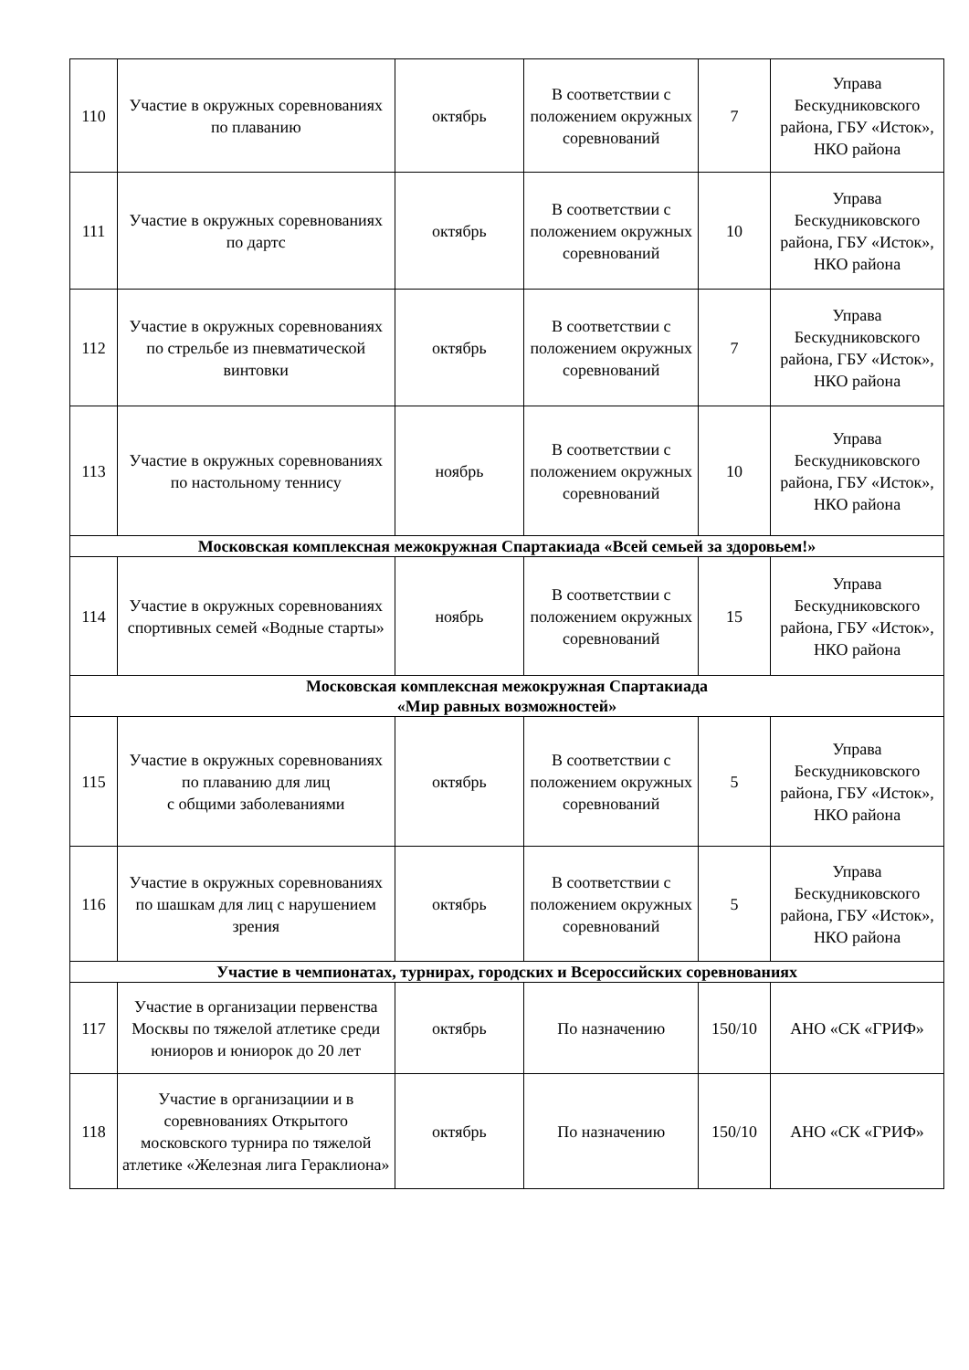| 110 | Участие в окружных соревнованиях по плаванию | октябрь | В соответствии с положением окружных соревнований | 7 | Управа Бескудниковского района, ГБУ «Исток», НКО района |
| 111 | Участие в окружных соревнованиях по дартс | октябрь | В соответствии с положением окружных соревнований | 10 | Управа Бескудниковского района, ГБУ «Исток», НКО района |
| 112 | Участие в окружных соревнованиях по стрельбе из пневматической винтовки | октябрь | В соответствии с положением окружных соревнований | 7 | Управа Бескудниковского района, ГБУ «Исток», НКО района |
| 113 | Участие в окружных соревнованиях по настольному теннису | ноябрь | В соответствии с положением окружных соревнований | 10 | Управа Бескудниковского района, ГБУ «Исток», НКО района |
| Московская комплексная межокружная Спартакиада «Всей семьей за здоровьем!» | | | | | |
| 114 | Участие в окружных соревнованиях спортивных семей «Водные старты» | ноябрь | В соответствии с положением окружных соревнований | 15 | Управа Бескудниковского района, ГБУ «Исток», НКО района |
| Московская комплексная межокружная Спартакиада «Мир равных возможностей» | | | | | |
| 115 | Участие в окружных соревнованиях по плаванию для лиц с общими заболеваниями | октябрь | В соответствии с положением окружных соревнований | 5 | Управа Бескудниковского района, ГБУ «Исток», НКО района |
| 116 | Участие в окружных соревнованиях по шашкам для лиц с нарушением зрения | октябрь | В соответствии с положением окружных соревнований | 5 | Управа Бескудниковского района, ГБУ «Исток», НКО района |
| Участие в чемпионатах, турнирах, городских и Всероссийских соревнованиях | | | | | |
| 117 | Участие в организации первенства Москвы по тяжелой атлетике среди юниоров и юниорок до 20 лет | октябрь | По назначению | 150/10 | АНО «СК «ГРИФ» |
| 118 | Участие в организациии и в соревнованиях Открытого московского турнира по тяжелой атлетике «Железная лига Гераклиона» | октябрь | По назначению | 150/10 | АНО «СК «ГРИФ» |